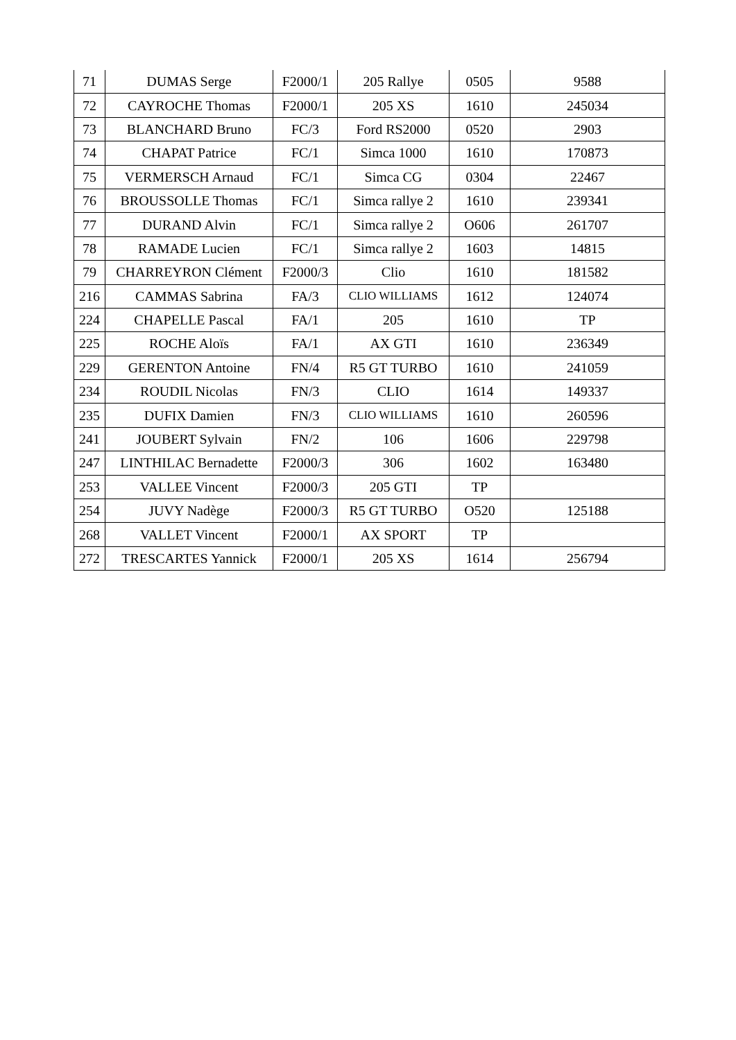| 71 | DUMAS Serge | F2000/1 | 205 Rallye | 0505 | 9588 |
| 72 | CAYROCHE Thomas | F2000/1 | 205 XS | 1610 | 245034 |
| 73 | BLANCHARD Bruno | FC/3 | Ford RS2000 | 0520 | 2903 |
| 74 | CHAPAT Patrice | FC/1 | Simca 1000 | 1610 | 170873 |
| 75 | VERMERSCH Arnaud | FC/1 | Simca CG | 0304 | 22467 |
| 76 | BROUSSOLLE Thomas | FC/1 | Simca rallye 2 | 1610 | 239341 |
| 77 | DURAND Alvin | FC/1 | Simca rallye 2 | O606 | 261707 |
| 78 | RAMADE Lucien | FC/1 | Simca rallye 2 | 1603 | 14815 |
| 79 | CHARREYRON Clément | F2000/3 | Clio | 1610 | 181582 |
| 216 | CAMMAS Sabrina | FA/3 | CLIO WILLIAMS | 1612 | 124074 |
| 224 | CHAPELLE Pascal | FA/1 | 205 | 1610 | TP |
| 225 | ROCHE Aloïs | FA/1 | AX GTI | 1610 | 236349 |
| 229 | GERENTON Antoine | FN/4 | R5 GT TURBO | 1610 | 241059 |
| 234 | ROUDIL Nicolas | FN/3 | CLIO | 1614 | 149337 |
| 235 | DUFIX Damien | FN/3 | CLIO WILLIAMS | 1610 | 260596 |
| 241 | JOUBERT Sylvain | FN/2 | 106 | 1606 | 229798 |
| 247 | LINTHILAC Bernadette | F2000/3 | 306 | 1602 | 163480 |
| 253 | VALLEE Vincent | F2000/3 | 205 GTI | TP | |
| 254 | JUVY Nadège | F2000/3 | R5 GT TURBO | O520 | 125188 |
| 268 | VALLET Vincent | F2000/1 | AX SPORT | TP | |
| 272 | TRESCARTES Yannick | F2000/1 | 205 XS | 1614 | 256794 |